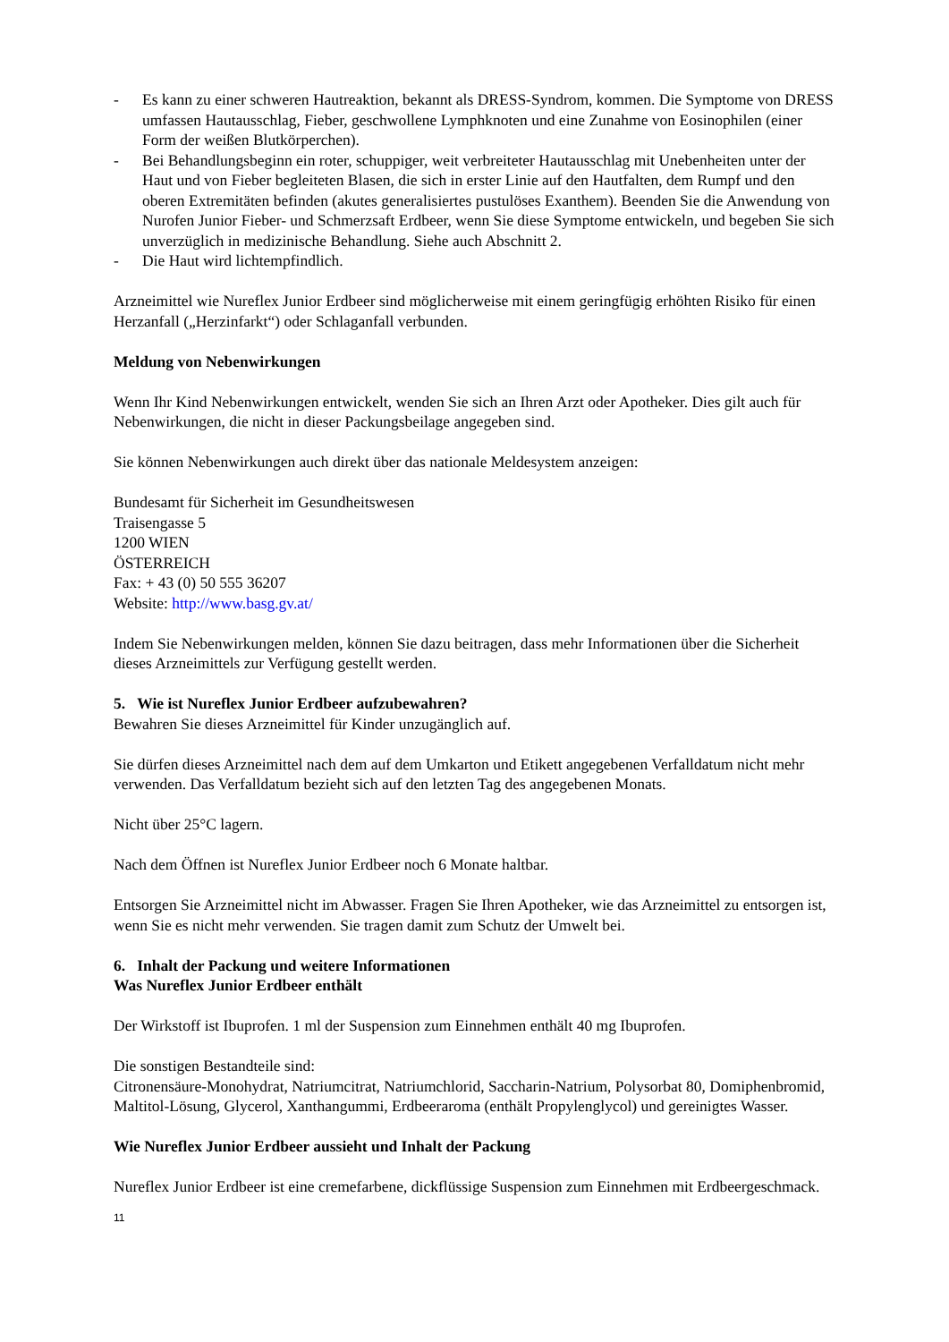- Es kann zu einer schweren Hautreaktion, bekannt als DRESS-Syndrom, kommen. Die Symptome von DRESS umfassen Hautausschlag, Fieber, geschwollene Lymphknoten und eine Zunahme von Eosinophilen (einer Form der weißen Blutkörperchen).
- Bei Behandlungsbeginn ein roter, schuppiger, weit verbreiteter Hautausschlag mit Unebenheiten unter der Haut und von Fieber begleiteten Blasen, die sich in erster Linie auf den Hautfalten, dem Rumpf und den oberen Extremitäten befinden (akutes generalisiertes pustulöses Exanthem). Beenden Sie die Anwendung von Nurofen Junior Fieber- und Schmerzsaft Erdbeer, wenn Sie diese Symptome entwickeln, und begeben Sie sich unverzüglich in medizinische Behandlung. Siehe auch Abschnitt 2.
- Die Haut wird lichtempfindlich.
Arzneimittel wie Nureflex Junior Erdbeer sind möglicherweise mit einem geringfügig erhöhten Risiko für einen Herzanfall („Herzinfarkt“) oder Schlaganfall verbunden.
Meldung von Nebenwirkungen
Wenn Ihr Kind Nebenwirkungen entwickelt, wenden Sie sich an Ihren Arzt oder Apotheker. Dies gilt auch für Nebenwirkungen, die nicht in dieser Packungsbeilage angegeben sind.
Sie können Nebenwirkungen auch direkt über das nationale Meldesystem anzeigen:
Bundesamt für Sicherheit im Gesundheitswesen
Traisengasse 5
1200 WIEN
ÖSTERREICH
Fax: + 43 (0) 50 555 36207
Website: http://www.basg.gv.at/
Indem Sie Nebenwirkungen melden, können Sie dazu beitragen, dass mehr Informationen über die Sicherheit dieses Arzneimittels zur Verfügung gestellt werden.
5. Wie ist Nureflex Junior Erdbeer aufzubewahren?
Bewahren Sie dieses Arzneimittel für Kinder unzugänglich auf.
Sie dürfen dieses Arzneimittel nach dem auf dem Umkarton und Etikett angegebenen Verfalldatum nicht mehr verwenden. Das Verfalldatum bezieht sich auf den letzten Tag des angegebenen Monats.
Nicht über 25°C lagern.
Nach dem Öffnen ist Nureflex Junior Erdbeer noch 6 Monate haltbar.
Entsorgen Sie Arzneimittel nicht im Abwasser. Fragen Sie Ihren Apotheker, wie das Arzneimittel zu entsorgen ist, wenn Sie es nicht mehr verwenden. Sie tragen damit zum Schutz der Umwelt bei.
6. Inhalt der Packung und weitere Informationen
Was Nureflex Junior Erdbeer enthält
Der Wirkstoff ist Ibuprofen. 1 ml der Suspension zum Einnehmen enthält 40 mg Ibuprofen.
Die sonstigen Bestandteile sind:
Citronensäure-Monohydrat, Natriumcitrat, Natriumchlorid, Saccharin-Natrium, Polysorbat 80, Domiphenbromid, Maltitol-Lösung, Glycerol, Xanthangummi, Erdbeeraroma (enthält Propylenglycol) und gereinigtes Wasser.
Wie Nureflex Junior Erdbeer aussieht und Inhalt der Packung
Nureflex Junior Erdbeer ist eine cremefarbene, dickflüssige Suspension zum Einnehmen mit Erdbeergeschmack.
11